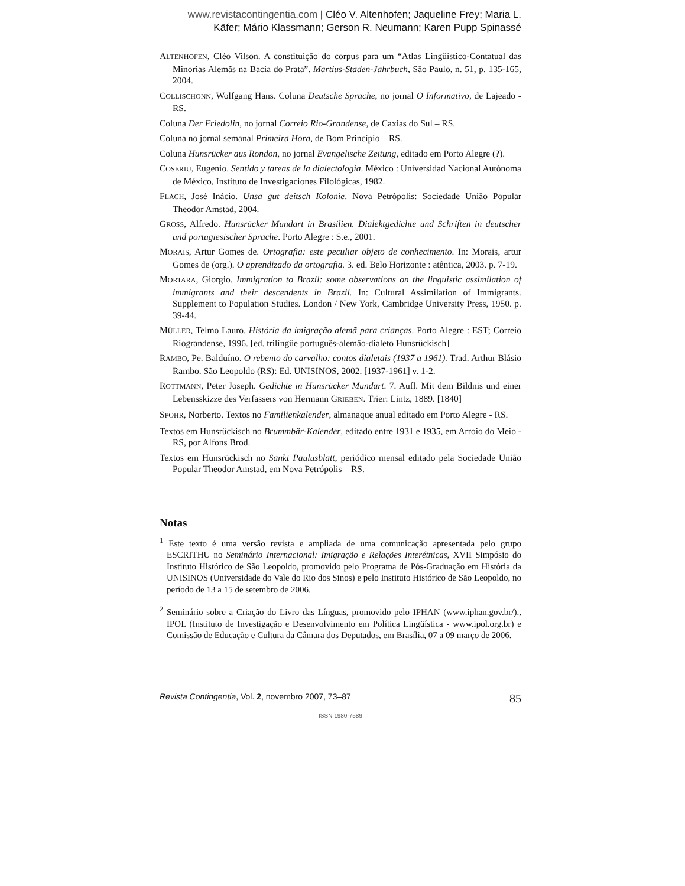www.revistacontingentia.com | Cléo V. Altenhofen; Jaqueline Frey; Maria L. Käfer; Mário Klassmann; Gerson R. Neumann; Karen Pupp Spinassé
ALTENHOFEN, Cléo Vilson. A constituição do corpus para um “Atlas Lingüístico-Contatual das Minorias Alemãs na Bacia do Prata”. Martius-Staden-Jahrbuch, São Paulo, n. 51, p. 135-165, 2004.
COLLISCHONN, Wolfgang Hans. Coluna Deutsche Sprache, no jornal O Informativo, de Lajeado - RS.
Coluna Der Friedolin, no jornal Correio Rio-Grandense, de Caxias do Sul – RS.
Coluna no jornal semanal Primeira Hora, de Bom Princípio – RS.
Coluna Hunsrücker aus Rondon, no jornal Evangelische Zeitung, editado em Porto Alegre (?).
COSERIU, Eugenio. Sentido y tareas de la dialectología. México : Universidad Nacional Autónoma de México, Instituto de Investigaciones Filológicas, 1982.
FLACH, José Inácio. Unsa gut deitsch Kolonie. Nova Petrópolis: Sociedade União Popular Theodor Amstad, 2004.
GROSS, Alfredo. Hunsrücker Mundart in Brasilien. Dialektgedichte und Schriften in deutscher und portugiesischer Sprache. Porto Alegre : S.e., 2001.
MORAIS, Artur Gomes de. Ortografia: este peculiar objeto de conhecimento. In: Morais, artur Gomes de (org.). O aprendizado da ortografia. 3. ed. Belo Horizonte : atêntica, 2003. p. 7-19.
MORTARA, Giorgio. Immigration to Brazil: some observations on the linguistic assimilation of immigrants and their descendents in Brazil. In: Cultural Assimilation of Immigrants. Supplement to Population Studies. London / New York, Cambridge University Press, 1950. p. 39-44.
MÜLLER, Telmo Lauro. História da imigração alemã para crianças. Porto Alegre : EST; Correio Riograndense, 1996. [ed. trilíngüe português-alemão-dialeto Hunsrückisch]
RAMBO, Pe. Balduíno. O rebento do carvalho: contos dialetais (1937 a 1961). Trad. Arthur Blásio Rambo. São Leopoldo (RS): Ed. UNISINOS, 2002. [1937-1961] v. 1-2.
ROTTMANN, Peter Joseph. Gedichte in Hunsrücker Mundart. 7. Aufl. Mit dem Bildnis und einer Lebensskizze des Verfassers von Hermann GRIEBEN. Trier: Lintz, 1889. [1840]
SPOHR, Norberto. Textos no Familienkalender, almanaque anual editado em Porto Alegre - RS.
Textos em Hunsrückisch no Brummbär-Kalender, editado entre 1931 e 1935, em Arroio do Meio - RS, por Alfons Brod.
Textos em Hunsrückisch no Sankt Paulusblatt, periódico mensal editado pela Sociedade União Popular Theodor Amstad, em Nova Petrópolis – RS.
Notas
<sup>1</sup> Este texto é uma versão revista e ampliada de uma comunicação apresentada pelo grupo ESCRITHU no Seminário Internacional: Imigração e Relações Interétnicas, XVII Simpósio do Instituto Histórico de São Leopoldo, promovido pelo Programa de Pós-Graduação em História da UNISINOS (Universidade do Vale do Rio dos Sinos) e pelo Instituto Histórico de São Leopoldo, no período de 13 a 15 de setembro de 2006.
<sup>2</sup> Seminário sobre a Criação do Livro das Línguas, promovido pelo IPHAN (www.iphan.gov.br/)., IPOL (Instituto de Investigação e Desenvolvimento em Política Lingüística - www.ipol.org.br) e Comissão de Educação e Cultura da Câmara dos Deputados, em Brasília, 07 a 09 março de 2006.
Revista Contingentia, Vol. 2, novembro 2007, 73–87 85
ISSN 1980-7589